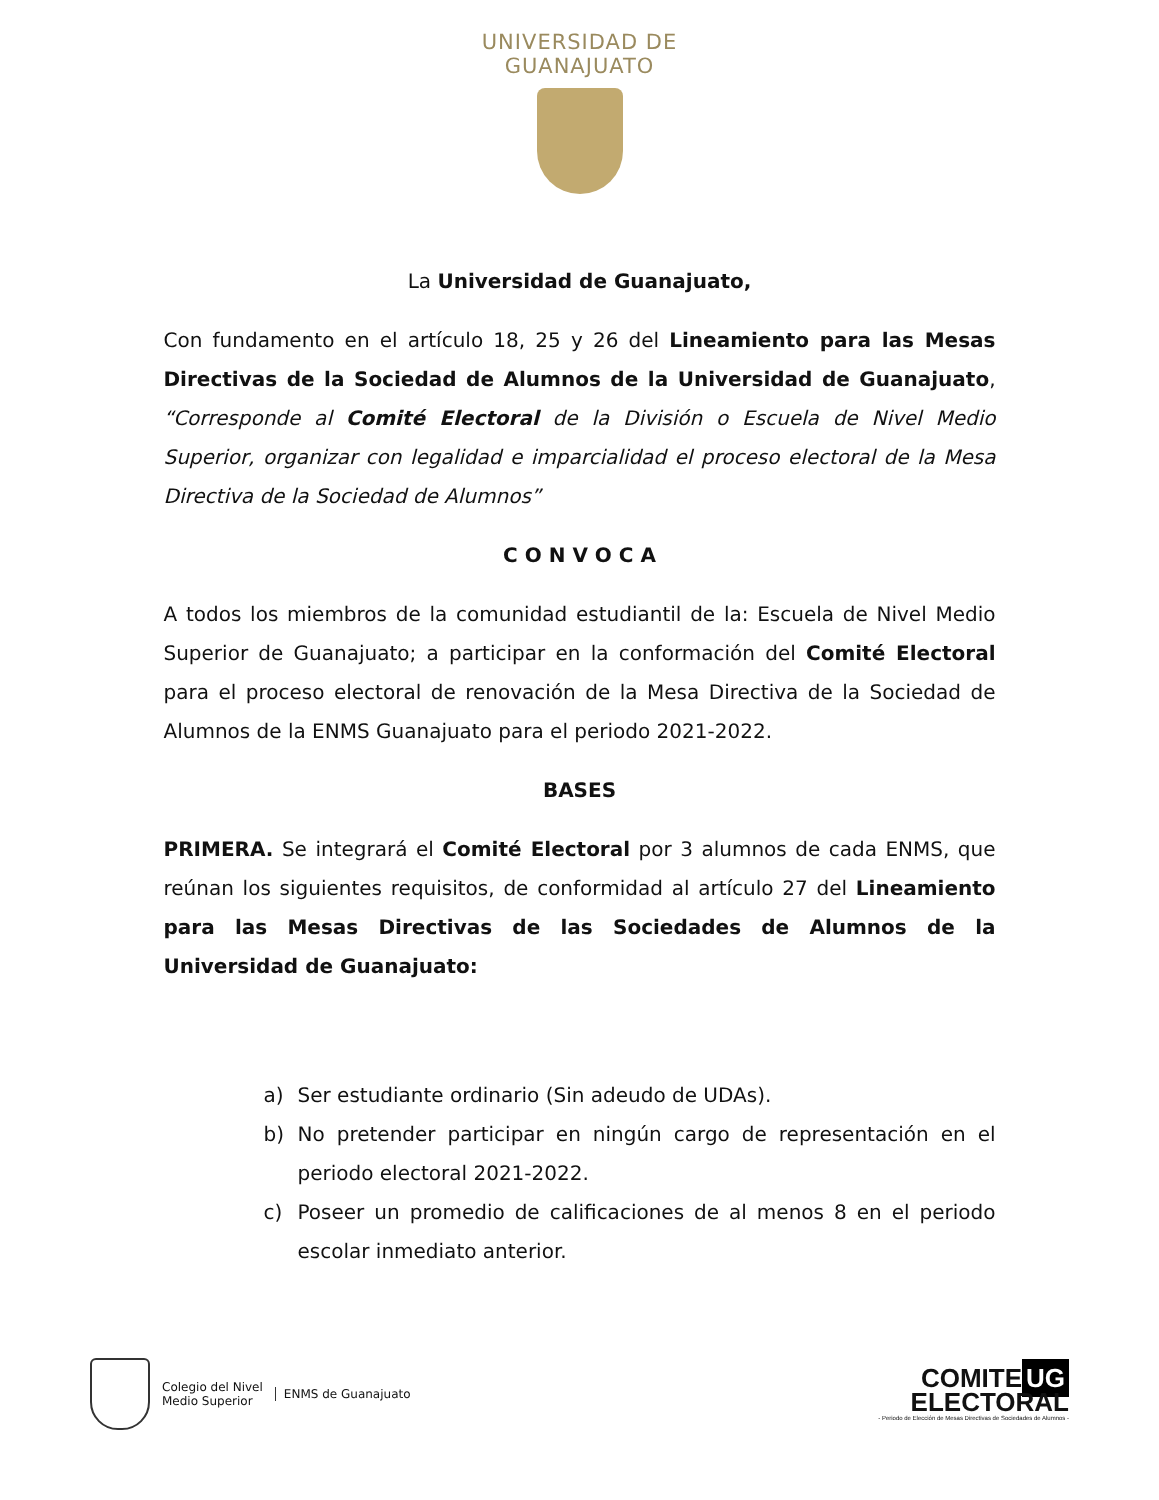UNIVERSIDAD DE
GUANAJUATO
La Universidad de Guanajuato,
Con fundamento en el artículo 18, 25 y 26 del Lineamiento para las Mesas Directivas de la Sociedad de Alumnos de la Universidad de Guanajuato, “Corresponde al Comité Electoral de la División o Escuela de Nivel Medio Superior, organizar con legalidad e imparcialidad el proceso electoral de la Mesa Directiva de la Sociedad de Alumnos”
C O N V O C A
A todos los miembros de la comunidad estudiantil de la: Escuela de Nivel Medio Superior de Guanajuato; a participar en la conformación del Comité Electoral para el proceso electoral de renovación de la Mesa Directiva de la Sociedad de Alumnos de la ENMS Guanajuato para el periodo 2021-2022.
BASES
PRIMERA. Se integrará el Comité Electoral por 3 alumnos de cada ENMS, que reúnan los siguientes requisitos, de conformidad al artículo 27 del Lineamiento para las Mesas Directivas de las Sociedades de Alumnos de la Universidad de Guanajuato:
a) Ser estudiante ordinario (Sin adeudo de UDAs).
b) No pretender participar en ningún cargo de representación en el periodo electoral 2021-2022.
c) Poseer un promedio de calificaciones de al menos 8 en el periodo escolar inmediato anterior.
Colegio del Nivel
Medio Superior
ENMS de Guanajuato
COMITE UG
ELECTORAL
- Periodo de Elección de Mesas Directivas de Sociedades de Alumnos -